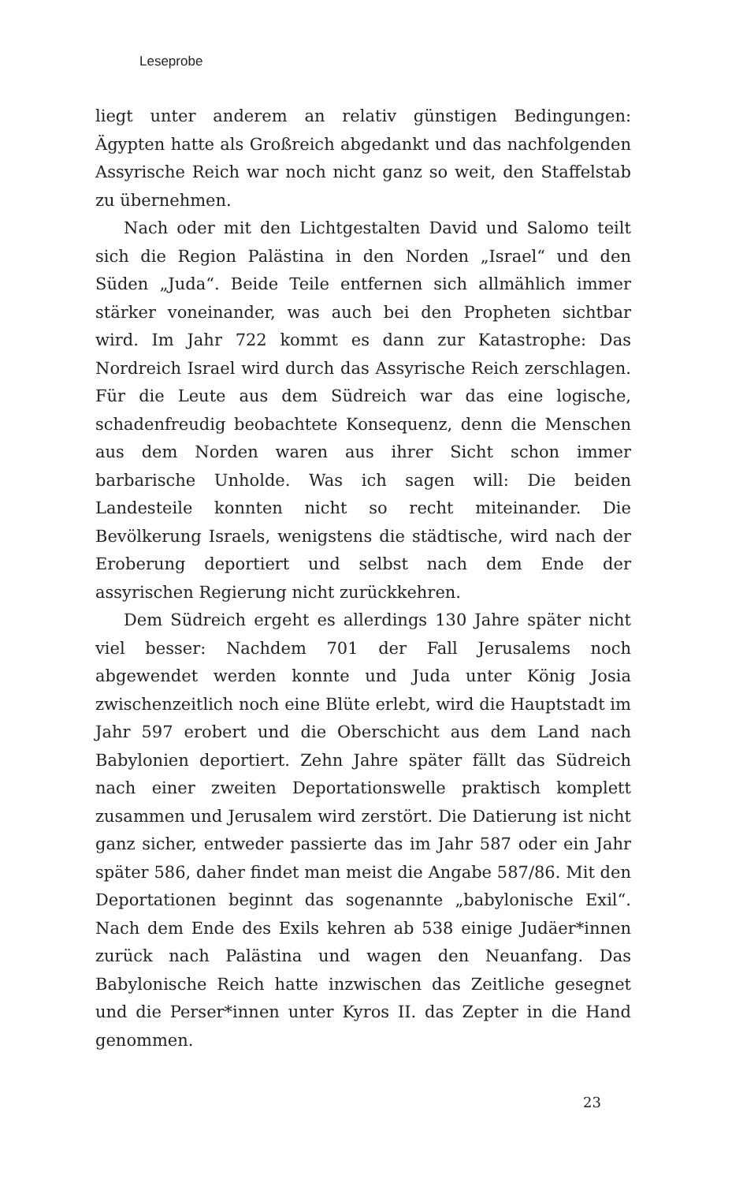Leseprobe
liegt unter anderem an relativ günstigen Bedingungen: Ägypten hatte als Großreich abgedankt und das nachfolgenden Assyrische Reich war noch nicht ganz so weit, den Staffelstab zu übernehmen.
Nach oder mit den Lichtgestalten David und Salomo teilt sich die Region Palästina in den Norden „Israel“ und den Süden „Juda“. Beide Teile entfernen sich allmählich immer stärker voneinander, was auch bei den Propheten sichtbar wird. Im Jahr 722 kommt es dann zur Katastrophe: Das Nordreich Israel wird durch das Assyrische Reich zerschlagen. Für die Leute aus dem Südreich war das eine logische, schadenfreudig beobachtete Konsequenz, denn die Menschen aus dem Norden waren aus ihrer Sicht schon immer barbarische Unholde. Was ich sagen will: Die beiden Landesteile konnten nicht so recht miteinander. Die Bevölkerung Israels, wenigstens die städtische, wird nach der Eroberung deportiert und selbst nach dem Ende der assyrischen Regierung nicht zurückkehren.
Dem Südreich ergeht es allerdings 130 Jahre später nicht viel besser: Nachdem 701 der Fall Jerusalems noch abgewendet werden konnte und Juda unter König Josia zwischenzeitlich noch eine Blüte erlebt, wird die Hauptstadt im Jahr 597 erobert und die Oberschicht aus dem Land nach Babylonien deportiert. Zehn Jahre später fällt das Südreich nach einer zweiten Deportationswelle praktisch komplett zusammen und Jerusalem wird zerstört. Die Datierung ist nicht ganz sicher, entweder passierte das im Jahr 587 oder ein Jahr später 586, daher findet man meist die Angabe 587/86. Mit den Deportationen beginnt das sogenannte „babylonische Exil“. Nach dem Ende des Exils kehren ab 538 einige Judäer*innen zurück nach Palästina und wagen den Neuanfang. Das Babylonische Reich hatte inzwischen das Zeitliche gesegnet und die Perser*innen unter Kyros II. das Zepter in die Hand genommen.
23